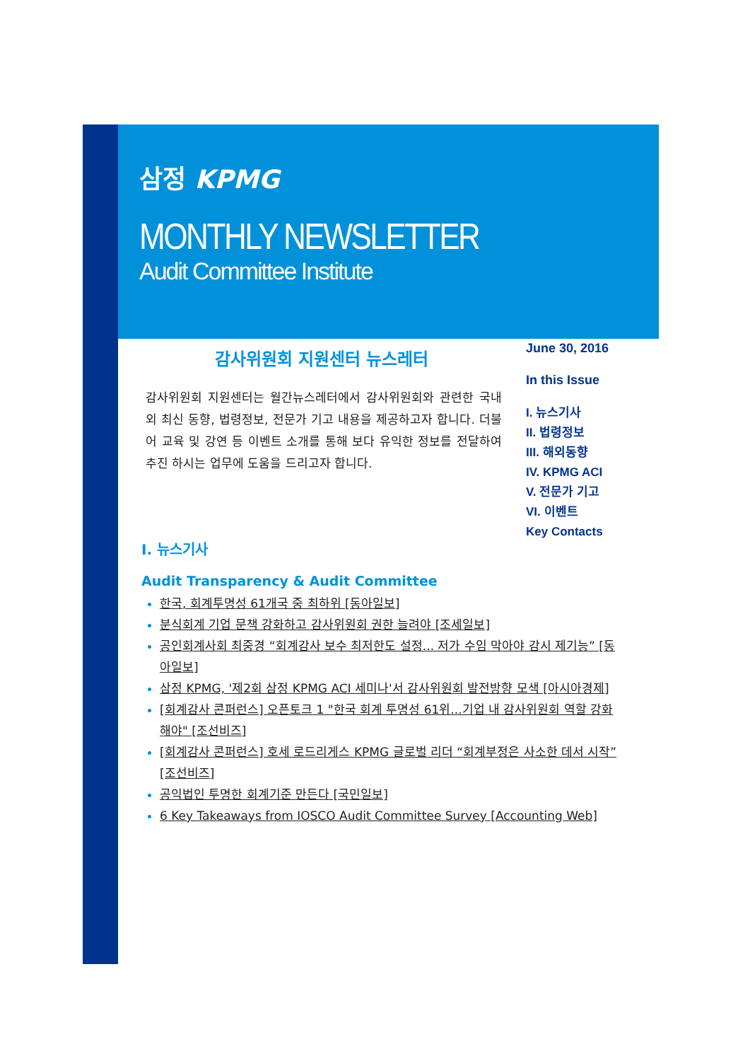삼정 KPMG
MONTHLY NEWSLETTER
Audit Committee Institute
June 30, 2016
In this Issue
I. 뉴스기사
II. 법령정보
III. 해외동향
IV. KPMG ACI
V. 전문가 기고
VI. 이벤트
Key Contacts
감사위원회 지원센터 뉴스레터
감사위원회 지원센터는 월간뉴스레터에서 감사위원회와 관련한 국내외 최신 동향, 법령정보, 전문가 기고 내용을 제공하고자 합니다. 더불어 교육 및 강연 등 이벤트 소개를 통해 보다 유익한 정보를 전달하여 추진 하시는 업무에 도움을 드리고자 합니다.
I. 뉴스기사
Audit Transparency & Audit Committee
한국, 회계투명성 61개국 중 최하위 [동아일보]
분식회계 기업 문책 강화하고 감사위원회 권한 늘려야 [조세일보]
공인회계사회 최중경 “회계감사 보수 최저한도 설정... 저가 수임 막아야 감시 제기능” [동아일보]
삼정 KPMG, '제2회 삼정 KPMG ACI 세미나'서 감사위원회 발전방향 모색 [아시아경제]
[회계감사 콘퍼런스] 오픈토크 1 "한국 회계 투명성 61위...기업 내 감사위원회 역할 강화해야" [조선비즈]
[회계감사 콘퍼런스] 호세 로드리게스 KPMG 글로벌 리더 “회계부정은 사소한 데서 시작” [조선비즈]
공익법인 투명한 회계기준 만든다 [국민일보]
6 Key Takeaways from IOSCO Audit Committee Survey [Accounting Web]